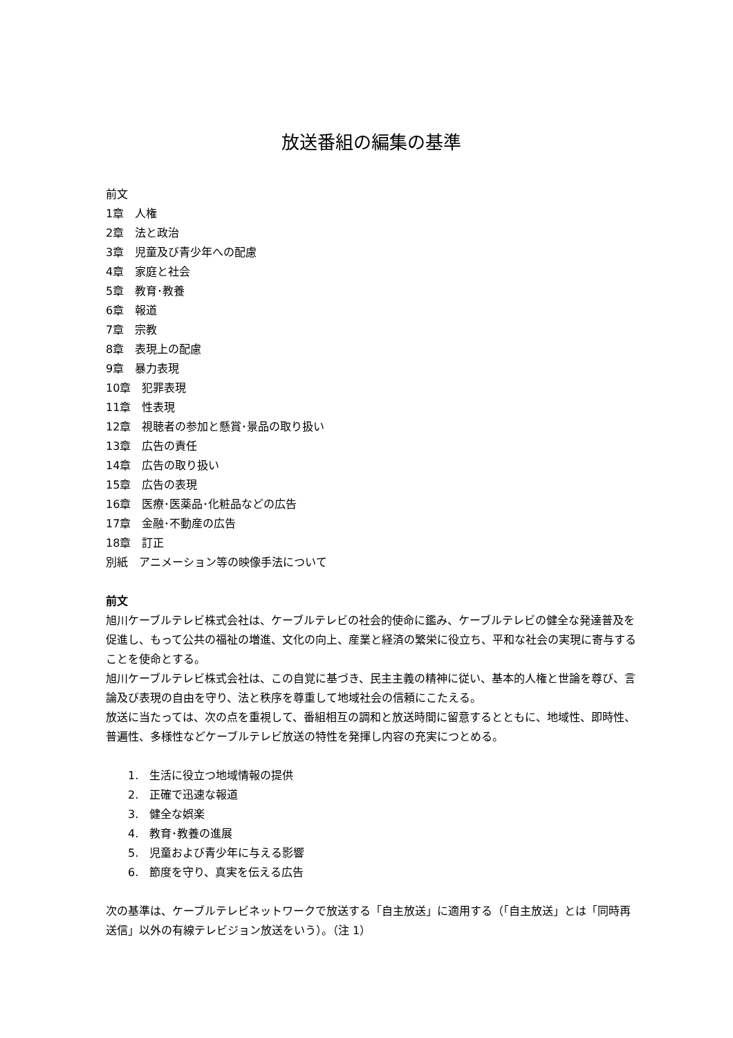放送番組の編集の基準
前文
1章　人権
2章　法と政治
3章　児童及び青少年への配慮
4章　家庭と社会
5章　教育･教養
6章　報道
7章　宗教
8章　表現上の配慮
9章　暴力表現
10章　犯罪表現
11章　性表現
12章　視聴者の参加と懸賞･景品の取り扱い
13章　広告の責任
14章　広告の取り扱い
15章　広告の表現
16章　医療･医薬品･化粧品などの広告
17章　金融･不動産の広告
18章　訂正
別紙　アニメーション等の映像手法について
前文
旭川ケーブルテレビ株式会社は、ケーブルテレビの社会的使命に鑑み、ケーブルテレビの健全な発達普及を促進し、もって公共の福祉の増進、文化の向上、産業と経済の繁栄に役立ち、平和な社会の実現に寄与することを使命とする。
旭川ケーブルテレビ株式会社は、この自覚に基づき、民主主義の精神に従い、基本的人権と世論を尊び、言論及び表現の自由を守り、法と秩序を尊重して地域社会の信頼にこたえる。
放送に当たっては、次の点を重視して、番組相互の調和と放送時間に留意するとともに、地域性、即時性、普遍性、多様性などケーブルテレビ放送の特性を発揮し内容の充実につとめる。
1.　生活に役立つ地域情報の提供
2.　正確で迅速な報道
3.　健全な娯楽
4.　教育･教養の進展
5.　児童および青少年に与える影響
6.　節度を守り、真実を伝える広告
次の基準は、ケーブルテレビネットワークで放送する「自主放送」に適用する（「自主放送」とは「同時再送信」以外の有線テレビジョン放送をいう）。（注 1）